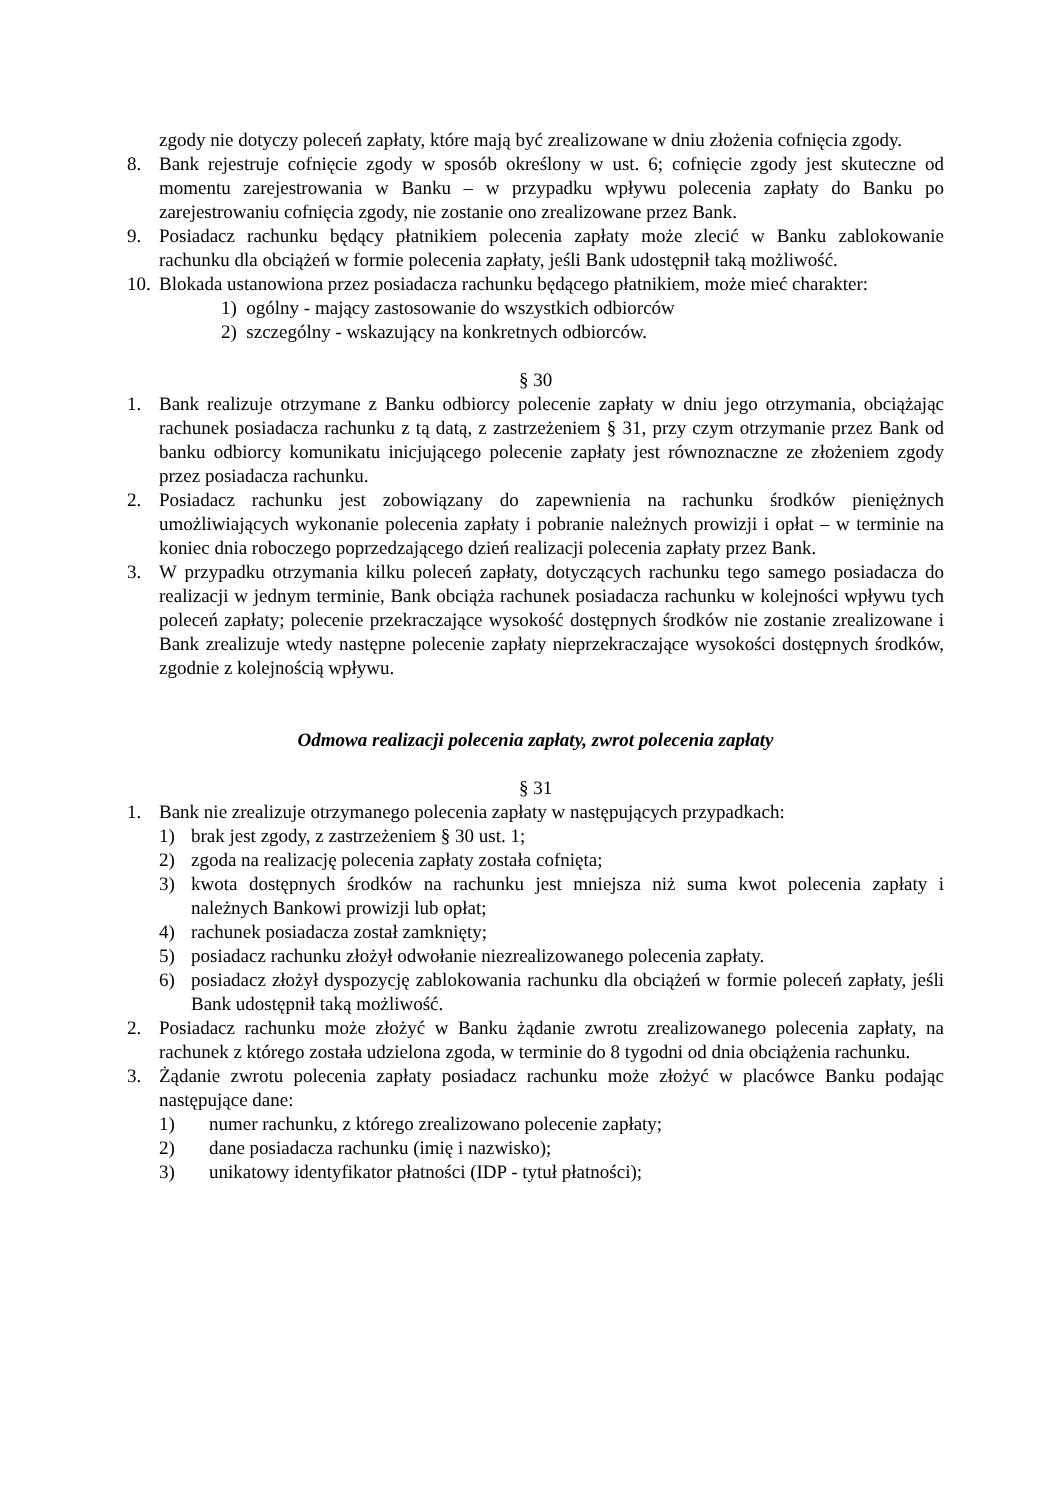zgody nie dotyczy poleceń zapłaty, które mają być zrealizowane w dniu złożenia cofnięcia zgody.
8. Bank rejestruje cofnięcie zgody w sposób określony w ust. 6; cofnięcie zgody jest skuteczne od momentu zarejestrowania w Banku – w przypadku wpływu polecenia zapłaty do Banku po zarejestrowaniu cofnięcia zgody, nie zostanie ono zrealizowane przez Bank.
9. Posiadacz rachunku będący płatnikiem polecenia zapłaty może zlecić w Banku zablokowanie rachunku dla obciążeń w formie polecenia zapłaty, jeśli Bank udostępnił taką możliwość.
10.
Blokada ustanowiona przez posiadacza rachunku będącego płatnikiem, może mieć charakter:
1) ogólny - mający zastosowanie do wszystkich odbiorców
2) szczególny - wskazujący na konkretnych odbiorców.
§ 30
1. Bank realizuje otrzymane z Banku odbiorcy polecenie zapłaty w dniu jego otrzymania, obciążając rachunek posiadacza rachunku z tą datą, z zastrzeżeniem § 31, przy czym otrzymanie przez Bank od banku odbiorcy komunikatu inicjującego polecenie zapłaty jest równoznaczne ze złożeniem zgody przez posiadacza rachunku.
2. Posiadacz rachunku jest zobowiązany do zapewnienia na rachunku środków pieniężnych umożliwiających wykonanie polecenia zapłaty i pobranie należnych prowizji i opłat – w terminie na koniec dnia roboczego poprzedzającego dzień realizacji polecenia zapłaty przez Bank.
3. W przypadku otrzymania kilku poleceń zapłaty, dotyczących rachunku tego samego posiadacza do realizacji w jednym terminie, Bank obciąża rachunek posiadacza rachunku w kolejności wpływu tych poleceń zapłaty; polecenie przekraczające wysokość dostępnych środków nie zostanie zrealizowane i Bank zrealizuje wtedy następne polecenie zapłaty nieprzekraczające wysokości dostępnych środków, zgodnie z kolejnością wpływu.
Odmowa realizacji polecenia zapłaty, zwrot polecenia zapłaty
§ 31
1. Bank nie zrealizuje otrzymanego polecenia zapłaty w następujących przypadkach:
1) brak jest zgody, z zastrzeżeniem § 30 ust. 1;
2) zgoda na realizację polecenia zapłaty została cofnięta;
3) kwota dostępnych środków na rachunku jest mniejsza niż suma kwot polecenia zapłaty i należnych Bankowi prowizji lub opłat;
4) rachunek posiadacza został zamknięty;
5) posiadacz rachunku złożył odwołanie niezrealizowanego polecenia zapłaty.
6) posiadacz złożył dyspozycję zablokowania rachunku dla obciążeń w formie poleceń zapłaty, jeśli Bank udostępnił taką możliwość.
2. Posiadacz rachunku może złożyć w Banku żądanie zwrotu zrealizowanego polecenia zapłaty, na rachunek z którego została udzielona zgoda, w terminie do 8 tygodni od dnia obciążenia rachunku.
3. Żądanie zwrotu polecenia zapłaty posiadacz rachunku może złożyć w placówce Banku podając następujące dane:
1) numer rachunku, z którego zrealizowano polecenie zapłaty;
2) dane posiadacza rachunku (imię i nazwisko);
3) unikatowy identyfikator płatności (IDP - tytuł płatności);